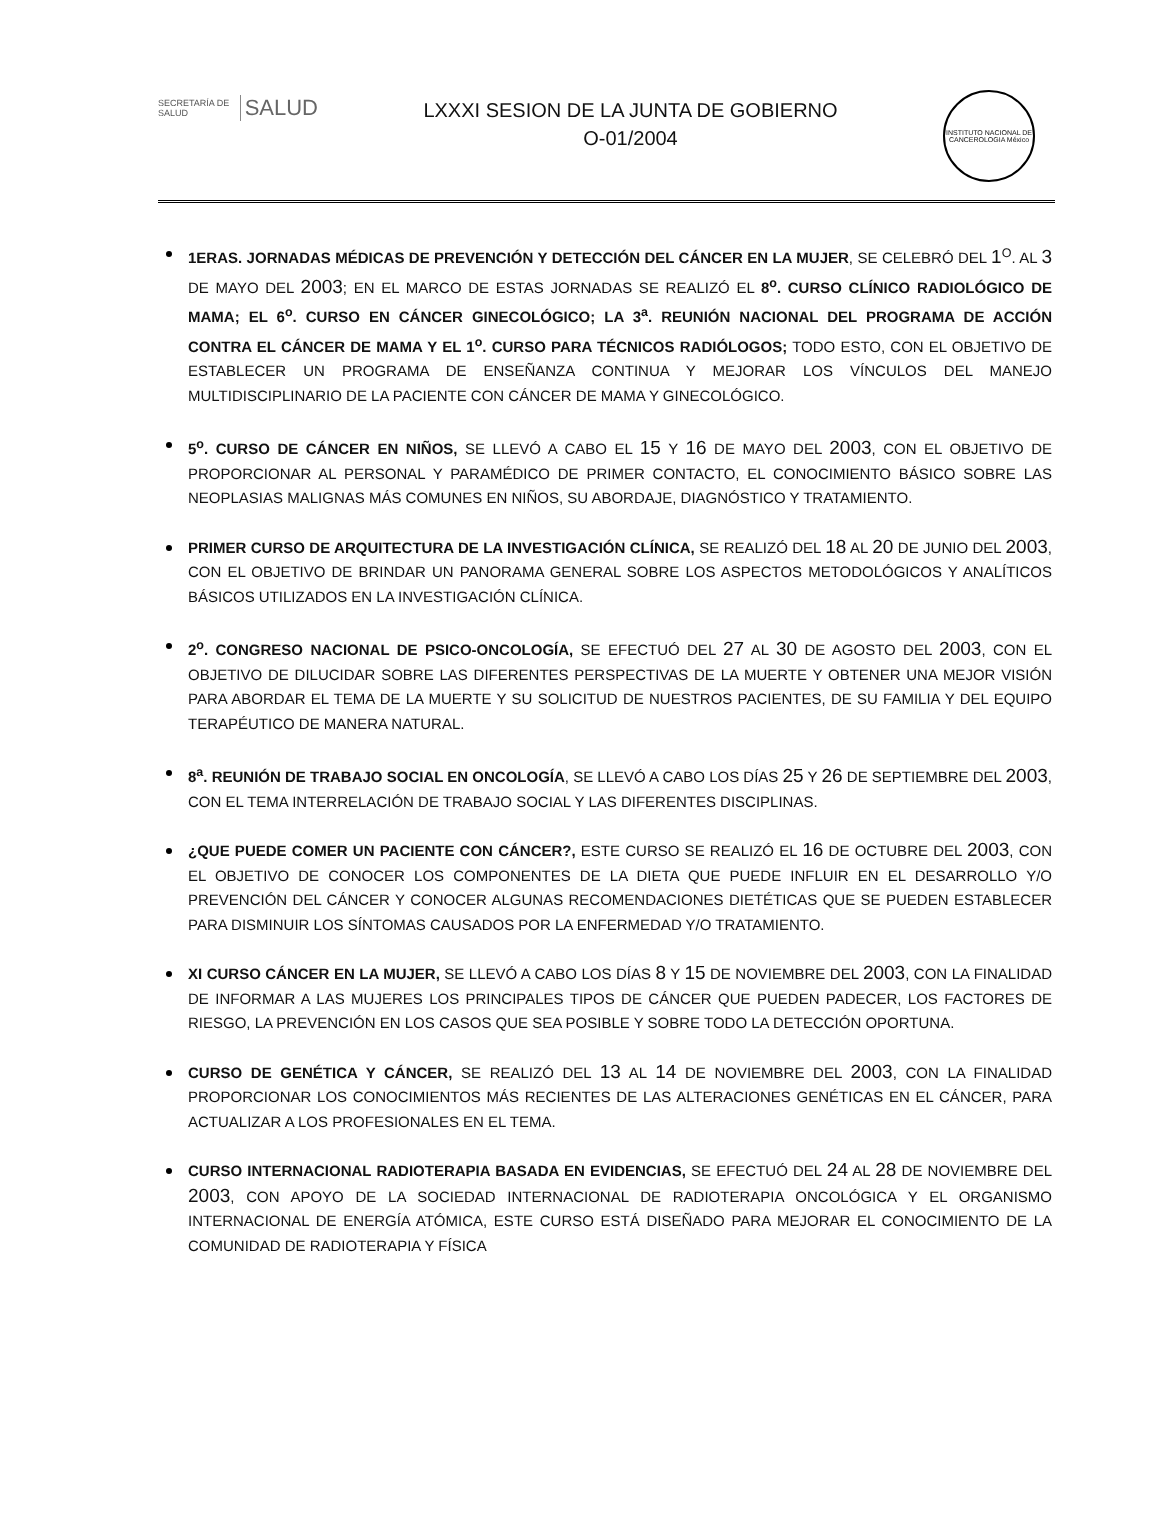SECRETARÍA DE SALUD SALUD
LXXXI SESION DE LA JUNTA DE GOBIERNO
O-01/2004
INSTITUTO NACIONAL DE CANCEROLOGIA México
1ERAS. JORNADAS MÉDICAS DE PREVENCIÓN Y DETECCIÓN DEL CÁNCER EN LA MUJER, SE CELEBRÓ DEL 1<sup>O</sup>. AL 3 DE MAYO DEL 2003; EN EL MARCO DE ESTAS JORNADAS SE REALIZÓ EL 8<sup>o</sup>. CURSO CLÍNICO RADIOLÓGICO DE MAMA; EL 6<sup>o</sup>. CURSO EN CÁNCER GINECOLÓGICO; LA 3<sup>a</sup>. REUNIÓN NACIONAL DEL PROGRAMA DE ACCIÓN CONTRA EL CÁNCER DE MAMA Y EL 1<sup>o</sup>. CURSO PARA TÉCNICOS RADIÓLOGOS; TODO ESTO, CON EL OBJETIVO DE ESTABLECER UN PROGRAMA DE ENSEÑANZA CONTINUA Y MEJORAR LOS VÍNCULOS DEL MANEJO MULTIDISCIPLINARIO DE LA PACIENTE CON CÁNCER DE MAMA Y GINECOLÓGICO.
5<sup>o</sup>. CURSO DE CÁNCER EN NIÑOS, SE LLEVÓ A CABO EL 15 Y 16 DE MAYO DEL 2003, CON EL OBJETIVO DE PROPORCIONAR AL PERSONAL Y PARAMÉDICO DE PRIMER CONTACTO, EL CONOCIMIENTO BÁSICO SOBRE LAS NEOPLASIAS MALIGNAS MÁS COMUNES EN NIÑOS, SU ABORDAJE, DIAGNÓSTICO Y TRATAMIENTO.
PRIMER CURSO DE ARQUITECTURA DE LA INVESTIGACIÓN CLÍNICA, SE REALIZÓ DEL 18 AL 20 DE JUNIO DEL 2003, CON EL OBJETIVO DE BRINDAR UN PANORAMA GENERAL SOBRE LOS ASPECTOS METODOLÓGICOS Y ANALÍTICOS BÁSICOS UTILIZADOS EN LA INVESTIGACIÓN CLÍNICA.
2<sup>o</sup>. CONGRESO NACIONAL DE PSICO-ONCOLOGÍA, SE EFECTUÓ DEL 27 AL 30 DE AGOSTO DEL 2003, CON EL OBJETIVO DE DILUCIDAR SOBRE LAS DIFERENTES PERSPECTIVAS DE LA MUERTE Y OBTENER UNA MEJOR VISIÓN PARA ABORDAR EL TEMA DE LA MUERTE Y SU SOLICITUD DE NUESTROS PACIENTES, DE SU FAMILIA Y DEL EQUIPO TERAPÉUTICO DE MANERA NATURAL.
8<sup>a</sup>. REUNIÓN DE TRABAJO SOCIAL EN ONCOLOGÍA, SE LLEVÓ A CABO LOS DÍAS 25 Y 26 DE SEPTIEMBRE DEL 2003, CON EL TEMA INTERRELACIÓN DE TRABAJO SOCIAL Y LAS DIFERENTES DISCIPLINAS.
¿QUE PUEDE COMER UN PACIENTE CON CÁNCER?, ESTE CURSO SE REALIZÓ EL 16 DE OCTUBRE DEL 2003, CON EL OBJETIVO DE CONOCER LOS COMPONENTES DE LA DIETA QUE PUEDE INFLUIR EN EL DESARROLLO Y/O PREVENCIÓN DEL CÁNCER Y CONOCER ALGUNAS RECOMENDACIONES DIETÉTICAS QUE SE PUEDEN ESTABLECER PARA DISMINUIR LOS SÍNTOMAS CAUSADOS POR LA ENFERMEDAD Y/O TRATAMIENTO.
XI CURSO CÁNCER EN LA MUJER, SE LLEVÓ A CABO LOS DÍAS 8 Y 15 DE NOVIEMBRE DEL 2003, CON LA FINALIDAD DE INFORMAR A LAS MUJERES LOS PRINCIPALES TIPOS DE CÁNCER QUE PUEDEN PADECER, LOS FACTORES DE RIESGO, LA PREVENCIÓN EN LOS CASOS QUE SEA POSIBLE Y SOBRE TODO LA DETECCIÓN OPORTUNA.
CURSO DE GENÉTICA Y CÁNCER, SE REALIZÓ DEL 13 AL 14 DE NOVIEMBRE DEL 2003, CON LA FINALIDAD PROPORCIONAR LOS CONOCIMIENTOS MÁS RECIENTES DE LAS ALTERACIONES GENÉTICAS EN EL CÁNCER, PARA ACTUALIZAR A LOS PROFESIONALES EN EL TEMA.
CURSO INTERNACIONAL RADIOTERAPIA BASADA EN EVIDENCIAS, SE EFECTUÓ DEL 24 AL 28 DE NOVIEMBRE DEL 2003, CON APOYO DE LA SOCIEDAD INTERNACIONAL DE RADIOTERAPIA ONCOLÓGICA Y EL ORGANISMO INTERNACIONAL DE ENERGÍA ATÓMICA, ESTE CURSO ESTÁ DISEÑADO PARA MEJORAR EL CONOCIMIENTO DE LA COMUNIDAD DE RADIOTERAPIA Y FÍSICA